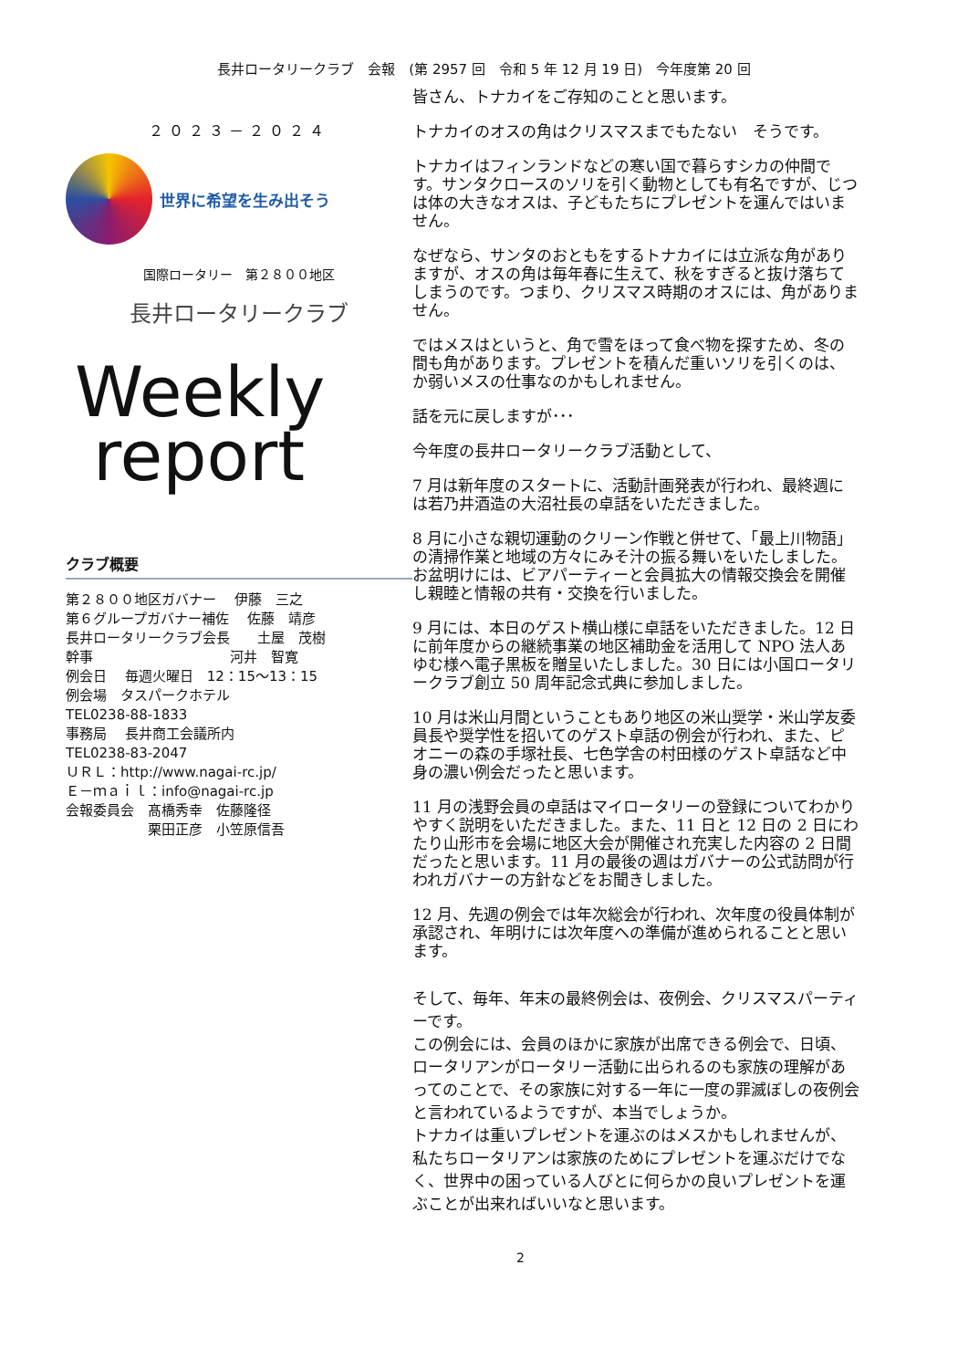長井ロータリークラブ　会報　(第 2957 回　令和 5 年 12 月 19 日)　今年度第 20 回
２０２３－２０２４
世界に希望を生み出そう
国際ロータリー　第２８００地区
長井ロータリークラブ
Weekly
report
クラブ概要
第２８００地区ガバナー　 伊藤　三之
第６グループガバナー補佐　 佐藤　靖彦
長井ロータリークラブ会長　　土屋　茂樹
幹事　　　　　　　　　　河井　智寛
例会日　 毎週火曜日　12：15～13：15
例会場　タスパークホテル
TEL0238-88-1833
事務局　 長井商工会議所内
TEL0238-83-2047
ＵＲＬ：http://www.nagai-rc.jp/
Ｅ－ｍａｉｌ：info@nagai-rc.jp
会報委員会　髙橋秀幸　佐藤隆径
　　　　　　栗田正彦　小笠原信吾
皆さん、トナカイをご存知のことと思います。
トナカイのオスの角はクリスマスまでもたない　そうです。
トナカイはフィンランドなどの寒い国で暮らすシカの仲間です。サンタクロースのソリを引く動物としても有名ですが、じつは体の大きなオスは、子どもたちにプレゼントを運んではいません。
なぜなら、サンタのおともをするトナカイには立派な角がありますが、オスの角は毎年春に生えて、秋をすぎると抜け落ちてしまうのです。つまり、クリスマス時期のオスには、角がありません。
ではメスはというと、角で雪をほって食べ物を探すため、冬の間も角があります。プレゼントを積んだ重いソリを引くのは、か弱いメスの仕事なのかもしれません。
話を元に戻しますが･･･
今年度の長井ロータリークラブ活動として、
7 月は新年度のスタートに、活動計画発表が行われ、最終週には若乃井酒造の大沼社長の卓話をいただきました。
8 月に小さな親切運動のクリーン作戦と併せて、「最上川物語」の清掃作業と地域の方々にみそ汁の振る舞いをいたしました。お盆明けには、ビアパーティーと会員拡大の情報交換会を開催し親睦と情報の共有・交換を行いました。
9 月には、本日のゲスト横山様に卓話をいただきました。12 日に前年度からの継続事業の地区補助金を活用して NPO 法人あゆむ様へ電子黒板を贈呈いたしました。30 日には小国ロータリークラブ創立 50 周年記念式典に参加しました。
10 月は米山月間ということもあり地区の米山奨学・米山学友委員長や奨学性を招いてのゲスト卓話の例会が行われ、また、ピオニーの森の手塚社長、七色学舎の村田様のゲスト卓話など中身の濃い例会だったと思います。
11 月の浅野会員の卓話はマイロータリーの登録についてわかりやすく説明をいただきました。また、11 日と 12 日の 2 日にわたり山形市を会場に地区大会が開催され充実した内容の 2 日間だったと思います。11 月の最後の週はガバナーの公式訪問が行われガバナーの方針などをお聞きしました。
12 月、先週の例会では年次総会が行われ、次年度の役員体制が承認され、年明けには次年度への準備が進められることと思います。
そして、毎年、年末の最終例会は、夜例会、クリスマスパーティーです。
この例会には、会員のほかに家族が出席できる例会で、日頃、ロータリアンがロータリー活動に出られるのも家族の理解があってのことで、その家族に対する一年に一度の罪滅ぼしの夜例会と言われているようですが、本当でしょうか。
トナカイは重いプレゼントを運ぶのはメスかもしれませんが、私たちロータリアンは家族のためにプレゼントを運ぶだけでなく、世界中の困っている人びとに何らかの良いプレゼントを運ぶことが出来ればいいなと思います。
2